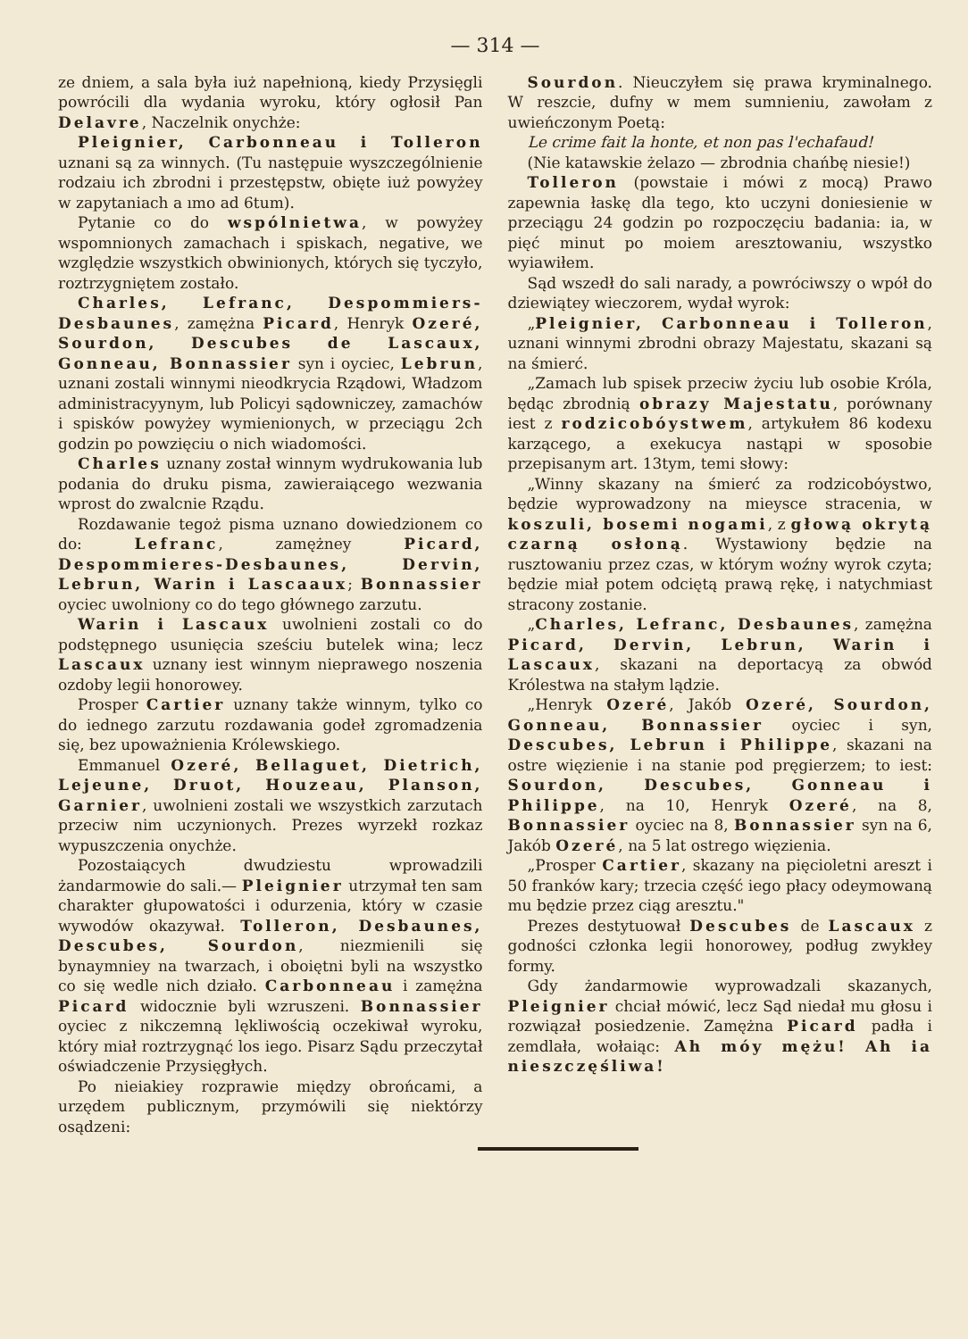— 314 —
ze dniem, a sala była iuż napełnioną, kiedy Przysięgli powrócili dla wydania wyroku, który ogłosił Pan Delavre, Naczelnik onychże:
Pleignier, Carbonneau i Tolleron uznani są za winnych. (Tu następuie wyszczególnienie rodzaiu ich zbrodni i przestępstw, obięte iuż powyżey w zapytaniach a ımo ad 6tum).
Pytanie co do wspólnietwa, w powyżey wspomnionych zamachach i spiskach, negative, we względzie wszystkich obwinionych, których się tyczyło, roztrzygniętem zostało.
Charles, Lefranc, Despommiers-Desbaunes, zamężna Picard, Henryk Ozeré, Sourdon, Descubes de Lascaux, Gonneau, Bonnassier syn i oyciec, Lebrun, uznani zostali winnymi nieodkrycia Rządowi, Władzom administracyynym, lub Policyi sądowniczey, zamachów i spisków powyżey wymienionych, w przeciągu 2ch godzin po powzięciu o nich wiadomości.
Charles uznany został winnym wydrukowania lub podania do druku pisma, zawieraiącego wezwania wprost do zwalcnie Rządu.
Rozdawanie tegoż pisma uznano dowiedzionem co do: Lefranc, zamężney Picard, Despommieres-Desbaunes, Dervin, Lebrun, Warin i Lascaaux; Bonnassier oyciec uwolniony co do tego głównego zarzutu.
Warin i Lascaux uwolnieni zostali co do podstępnego usunięcia sześciu butelek wina; lecz Lascaux uznany iest winnym nieprawego noszenia ozdoby legii honorowey.
Prosper Cartier uznany także winnym, tylko co do iednego zarzutu rozdawania godeł zgromadzenia się, bez upoważnienia Królewskiego.
Emmanuel Ozeré, Bellaguet, Dietrich, Lejeune, Druot, Houzeau, Planson, Garnier, uwolnieni zostali we wszystkich zarzutach przeciw nim uczynionych. Prezes wyrzekł rozkaz wypuszczenia onychże.
Pozostaiących dwudziestu wprowadzili żandarmowie do sali.— Pleignier utrzymał ten sam charakter głupowatości i odurzenia, który w czasie wywodów okazywał. Tolleron, Desbaunes, Descubes, Sourdon, niezmienili się bynaymniey na twarzach, i oboiętni byli na wszystko co się wedle nich działo. Carbonneau i zamężna Picard widocznie byli wzruszeni. Bonnassier oyciec z nikczemną lękliwością oczekiwał wyroku, który miał roztrzygnąć los iego. Pisarz Sądu przeczytał oświadczenie Przysięgłych.
Po nieiakiey rozprawie między obrońcami, a urzędem publicznym, przymówili się niektórzy osądzeni:
Sourdon. Nieuczyłem się prawa kryminalnego. W reszcie, dufny w mem sumnieniu, zawołam z uwieńczonym Poetą:
Le crime fait la honte, et non pas l'echafaud!
(Nie katawskie żelazo — zbrodnia chańbę niesie!)
Tolleron (powstaie i mówi z mocą) Prawo zapewnia łaskę dla tego, kto uczyni doniesienie w przeciągu 24 godzin po rozpoczęciu badania: ia, w pięć minut po moiem aresztowaniu, wszystko wyiawiłem.
Sąd wszedł do sali narady, a powróciwszy o wpół do dziewiątey wieczorem, wydał wyrok:
„Pleignier, Carbonneau i Tolleron, uznani winnymi zbrodni obrazy Majestatu, skazani są na śmierć.
„Zamach lub spisek przeciw życiu lub osobie Króla, będąc zbrodnią obrazy Majestatu, porównany iest z rodzicobóystwem, artykułem 86 kodexu karzącego, a exekucya nastąpi w sposobie przepisanym art. 13tym, temi słowy:
„Winny skazany na śmierć za rodzicobóystwo, będzie wyprowadzony na mieysce stracenia, w koszuli, bosemi nogami, z głową okrytą czarną osłoną. Wystawiony będzie na rusztowaniu przez czas, w którym woźny wyrok czyta; będzie miał potem odciętą prawą rękę, i natychmiast stracony zostanie.
„Charles, Lefranc, Desbaunes, zamężna Picard, Dervin, Lebrun, Warin i Lascaux, skazani na deportacyą za obwód Królestwa na stałym lądzie.
„Henryk Ozeré, Jakób Ozeré, Sourdon, Gonneau, Bonnassier oyciec i syn, Descubes, Lebrun i Philippe, skazani na ostre więzienie i na stanie pod pręgierzem; to iest: Sourdon, Descubes, Gonneau i Philippe, na 10, Henryk Ozeré, na 8, Bonnassier oyciec na 8, Bonnassier syn na 6, Jakób Ozeré, na 5 lat ostrego więzienia.
„Prosper Cartier, skazany na pięcioletni areszt i 50 franków kary; trzecia część iego płacy odeymowaną mu będzie przez ciąg aresztu."
Prezes destytuował Descubes de Lascaux z godności członka legii honorowey, podług zwykłey formy.
Gdy żandarmowie wyprowadzali skazanych, Pleignier chciał mówić, lecz Sąd niedał mu głosu i rozwiązał posiedzenie. Zamężna Picard padła i zemdlała, wołaiąc: Ah móy mężu! Ah ia nieszczęśliwa!